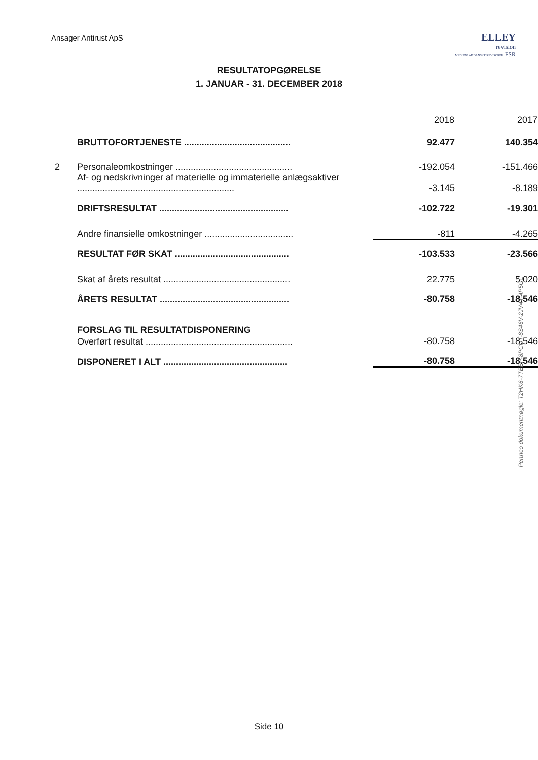Ansager Antirust ApS
ELLEY
revision
MEDLEM AF DANSKE REVISORER FSR
RESULTATOPGØRELSE
1. JANUAR - 31. DECEMBER 2018
| | | 2018 | 2017 |
| --- | --- | --- | --- |
| | BRUTTOFORTJENESTE .......................................... | 92.477 | 140.354 |
| 2 | Personaleomkostninger .............................................. | -192.054 | -151.466 |
| | Af- og nedskrivninger af materielle og immaterielle anlægsaktiver .............................................................. | -3.145 | -8.189 |
| | DRIFTSRESULTAT ................................................... | -102.722 | -19.301 |
| | Andre finansielle omkostninger ................................... | -811 | -4.265 |
| | RESULTAT FØR SKAT ............................................. | -103.533 | -23.566 |
| | Skat af årets resultat .................................................. | 22.775 | 5.020 |
| | ÅRETS RESULTAT ................................................... | -80.758 | -18.546 |
| | FORSLAG TIL RESULTATDISPONERING | | |
| | Overført resultat .......................................................... | -80.758 | -18.546 |
| | DISPONERET I ALT ................................................. | -80.758 | -18.546 |
Penneo dokumentnøgle: T2HK6-7TEEP-8PCUT-8S46V-2JV4Y-4P5GC
Side 10